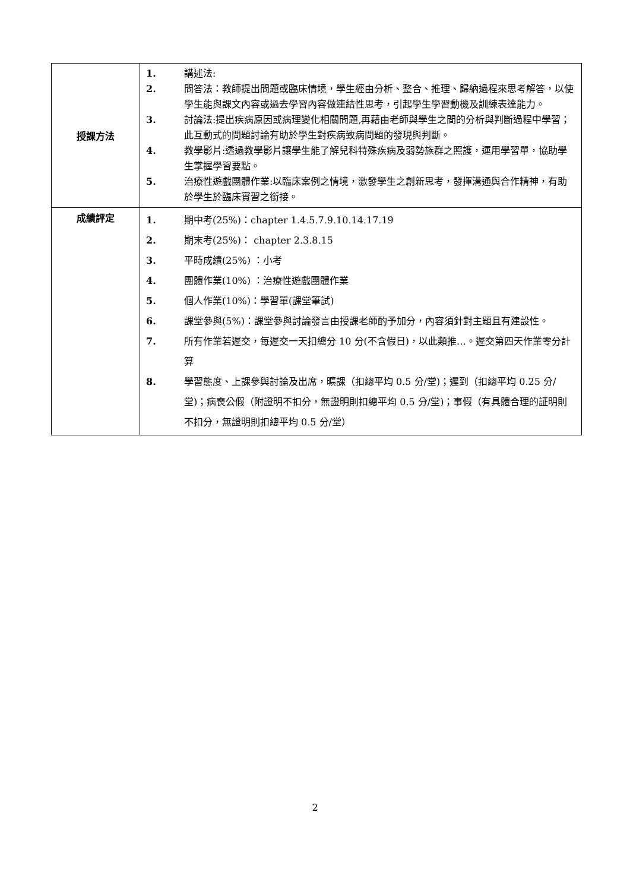| 授課方法 | 1. 講述法: 2. 問答法：教師提出問題或臨床情境，學生經由分析、整合、推理、歸納過程來思考解答，以使學生能與課文內容或過去學習內容做連結性思考，引起學生學習動機及訓練表達能力。 3. 討論法:提出疾病原因或病理變化相關問題,再藉由老師與學生之間的分析與判斷過程中學習；此互動式的問題討論有助於學生對疾病致病問題的發現與判斷。 4. 教學影片:透過教學影片讓學生能了解兒科特殊疾病及弱勢族群之照護，運用學習單，協助學生掌握學習要點。 5. 治療性遊戲團體作業:以臨床案例之情境，激發學生之創新思考，發揮溝通與合作精神，有助於學生於臨床實習之銜接。 |
| 成績評定 | 1. 期中考(25%)：chapter 1.4.5.7.9.10.14.17.19 2. 期末考(25%)： chapter 2.3.8.15 3. 平時成績(25%) ：小考 4. 團體作業(10%) ：治療性遊戲團體作業 5. 個人作業(10%)：學習單(課堂筆試) 6. 課堂參與(5%)：課堂參與討論發言由授課老師酌予加分，內容須針對主題且有建設性。 7. 所有作業若遲交，每遲交一天扣總分 10 分(不含假日)，以此類推…。遲交第四天作業零分計算 8. 學習態度、上課參與討論及出席，曠課（扣總平均 0.5 分/堂)；遲到（扣總平均 0.25 分/堂)；病喪公假（附證明不扣分，無證明則扣總平均 0.5 分/堂)；事假（有具體合理的証明則不扣分，無證明則扣總平均 0.5 分/堂） |
2